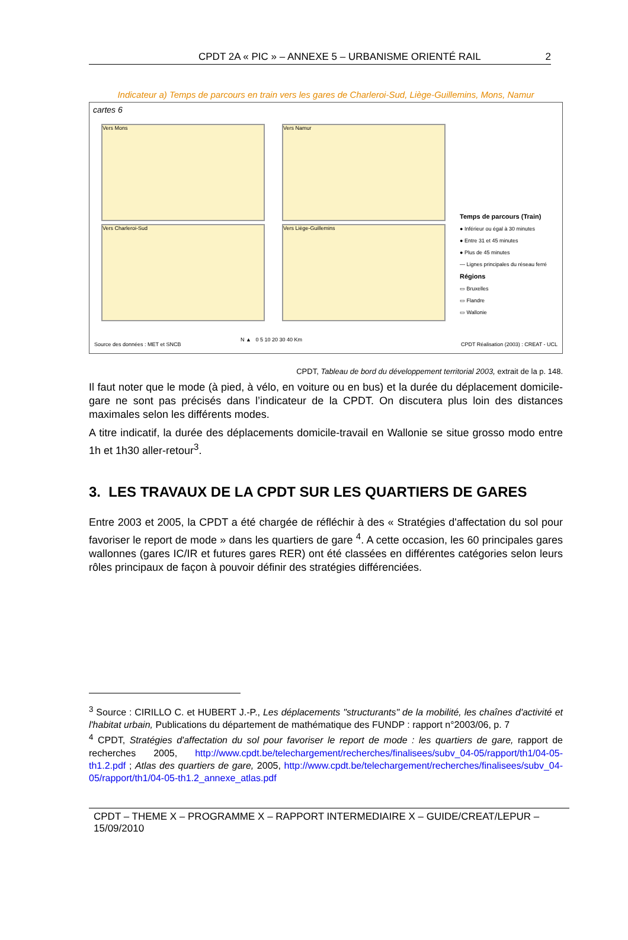CPDT 2A « PIC » – ANNEXE 5 – URBANISME ORIENTÉ RAIL 2
Indicateur a) Temps de parcours en train vers les gares de Charleroi-Sud, Liège-Guillemins, Mons, Namur
cartes 6
Vers Mons Vers Namur
Vers Charleroi-Sud Vers Liège-Guillemins
Temps de parcours (Train)
● Inférieur ou égal à 30 minutes
● Entre 31 et 45 minutes
● Plus de 45 minutes
— Lignes principales du réseau ferré
Régions
▭ Bruxelles
▭ Flandre
▭ Wallonie
Source des données : MET et SNCB
N ▲ 0 5 10 20 30 40 Km
CPDT Réalisation (2003) : CREAT - UCL
CPDT, Tableau de bord du développement territorial 2003, extrait de la p. 148.
Il faut noter que le mode (à pied, à vélo, en voiture ou en bus) et la durée du déplacement domicile-gare ne sont pas précisés dans l’indicateur de la CPDT. On discutera plus loin des distances maximales selon les différents modes.
A titre indicatif, la durée des déplacements domicile-travail en Wallonie se situe grosso modo entre 1h et 1h30 aller-retour<sup>3</sup>.
3. LES TRAVAUX DE LA CPDT SUR LES QUARTIERS DE GARES
Entre 2003 et 2005, la CPDT a été chargée de réfléchir à des « Stratégies d'affectation du sol pour favoriser le report de mode » dans les quartiers de gare <sup>4</sup>. A cette occasion, les 60 principales gares wallonnes (gares IC/IR et futures gares RER) ont été classées en différentes catégories selon leurs rôles principaux de façon à pouvoir définir des stratégies différenciées.
<sup>3</sup> Source : CIRILLO C. et HUBERT J.-P., Les déplacements "structurants" de la mobilité, les chaînes d'activité et l'habitat urbain, Publications du département de mathématique des FUNDP : rapport n°2003/06, p. 7
<sup>4</sup> CPDT, Stratégies d'affectation du sol pour favoriser le report de mode : les quartiers de gare, rapport de recherches 2005, http://www.cpdt.be/telechargement/recherches/finalisees/subv_04-05/rapport/th1/04-05-th1.2.pdf ; Atlas des quartiers de gare, 2005, http://www.cpdt.be/telechargement/recherches/finalisees/subv_04-05/rapport/th1/04-05-th1.2_annexe_atlas.pdf
CPDT – THEME X – PROGRAMME X – RAPPORT INTERMEDIAIRE X – GUIDE/CREAT/LEPUR – 15/09/2010